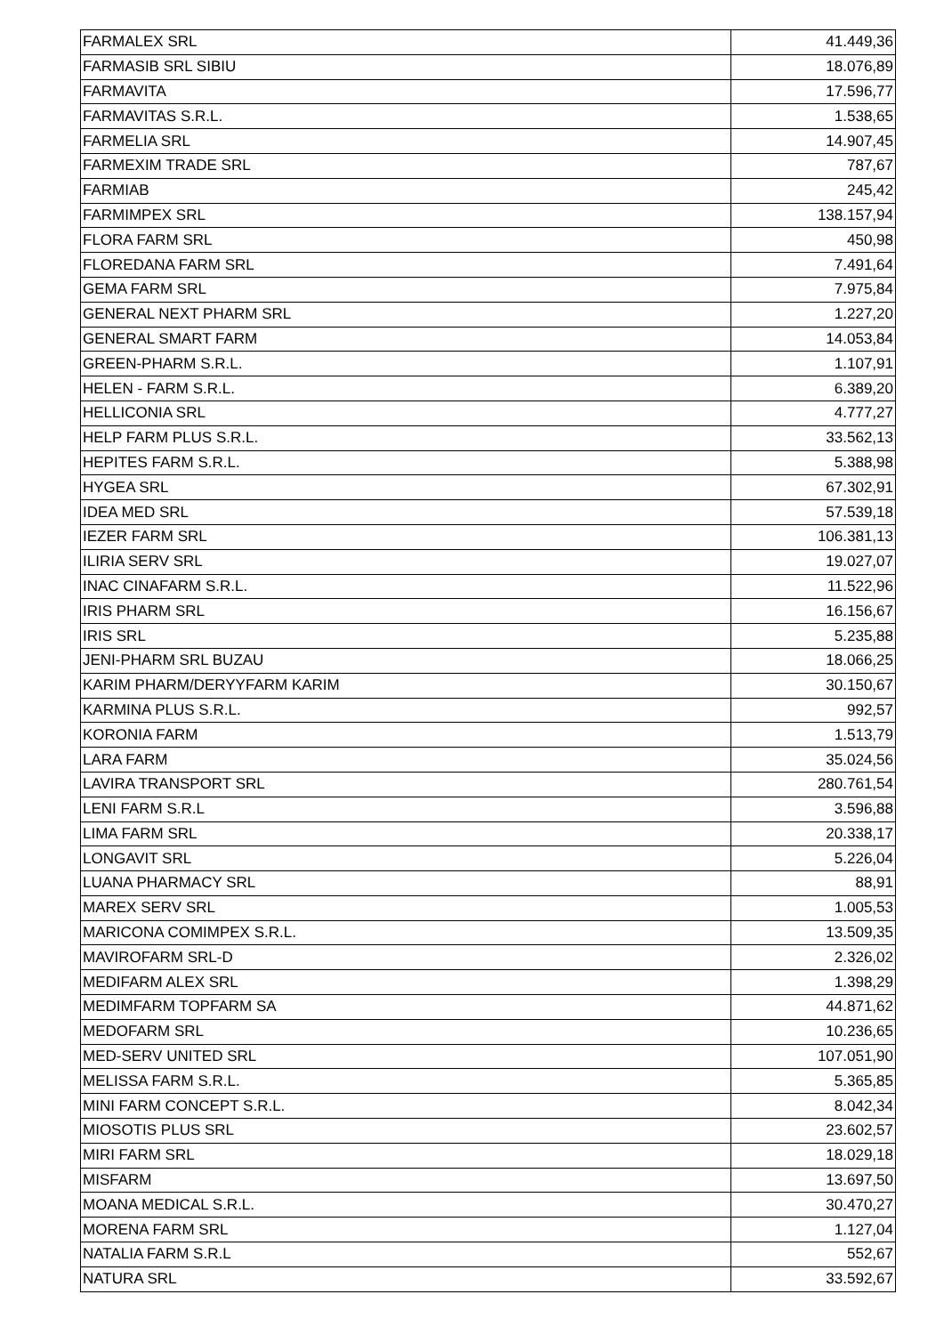| FARMALEX SRL | 41.449,36 |
| FARMASIB SRL SIBIU | 18.076,89 |
| FARMAVITA | 17.596,77 |
| FARMAVITAS S.R.L. | 1.538,65 |
| FARMELIA SRL | 14.907,45 |
| FARMEXIM TRADE SRL | 787,67 |
| FARMIAB | 245,42 |
| FARMIMPEX SRL | 138.157,94 |
| FLORA FARM SRL | 450,98 |
| FLOREDANA FARM SRL | 7.491,64 |
| GEMA FARM SRL | 7.975,84 |
| GENERAL NEXT PHARM SRL | 1.227,20 |
| GENERAL SMART FARM | 14.053,84 |
| GREEN-PHARM S.R.L. | 1.107,91 |
| HELEN - FARM S.R.L. | 6.389,20 |
| HELLICONIA SRL | 4.777,27 |
| HELP FARM PLUS S.R.L. | 33.562,13 |
| HEPITES FARM S.R.L. | 5.388,98 |
| HYGEA SRL | 67.302,91 |
| IDEA MED SRL | 57.539,18 |
| IEZER FARM SRL | 106.381,13 |
| ILIRIA SERV SRL | 19.027,07 |
| INAC CINAFARM S.R.L. | 11.522,96 |
| IRIS PHARM SRL | 16.156,67 |
| IRIS SRL | 5.235,88 |
| JENI-PHARM SRL BUZAU | 18.066,25 |
| KARIM PHARM/DERYYFARM KARIM | 30.150,67 |
| KARMINA PLUS S.R.L. | 992,57 |
| KORONIA FARM | 1.513,79 |
| LARA FARM | 35.024,56 |
| LAVIRA TRANSPORT SRL | 280.761,54 |
| LENI FARM S.R.L | 3.596,88 |
| LIMA FARM SRL | 20.338,17 |
| LONGAVIT SRL | 5.226,04 |
| LUANA PHARMACY SRL | 88,91 |
| MAREX SERV SRL | 1.005,53 |
| MARICONA COMIMPEX S.R.L. | 13.509,35 |
| MAVIROFARM SRL-D | 2.326,02 |
| MEDIFARM ALEX SRL | 1.398,29 |
| MEDIMFARM TOPFARM SA | 44.871,62 |
| MEDOFARM SRL | 10.236,65 |
| MED-SERV UNITED SRL | 107.051,90 |
| MELISSA FARM S.R.L. | 5.365,85 |
| MINI FARM CONCEPT S.R.L. | 8.042,34 |
| MIOSOTIS PLUS SRL | 23.602,57 |
| MIRI FARM SRL | 18.029,18 |
| MISFARM | 13.697,50 |
| MOANA MEDICAL S.R.L. | 30.470,27 |
| MORENA FARM SRL | 1.127,04 |
| NATALIA FARM S.R.L | 552,67 |
| NATURA SRL | 33.592,67 |